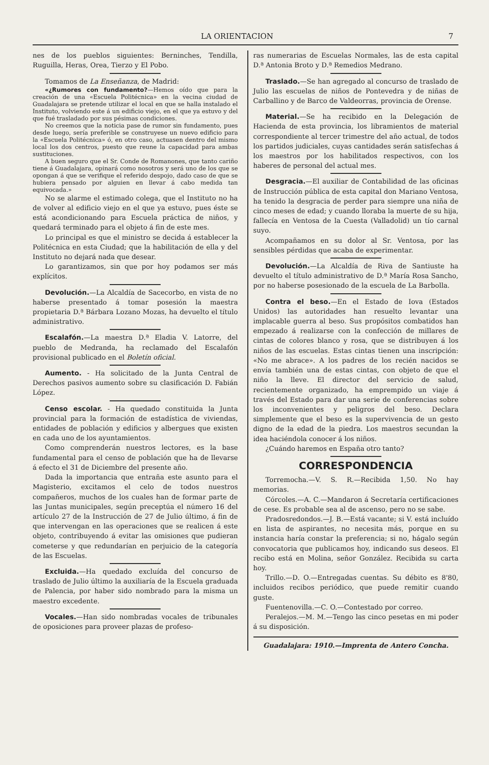LA ORIENTACION 7
nes de los pueblos siguientes: Berninches, Tendilla, Ruguilla, Heras, Orea, Tierzo y El Pobo.
Tomamos de La Enseñanza, de Madrid:
«¿Rumores con fundamento?—Hemos oído que para la creación de una «Escuela Politécnica» en la vecina ciudad de Guadalajara se pretende utilizar el local en que se halla instalado el Instituto, volviendo este á un edificio viejo, en el que ya estuvo y del que fué trasladado por sus pésimas condiciones.
No creemos que la noticia pase de rumor sin fundamento, pues desde luego, sería preferible se construyese un nuevo edificio para la «Escuela Politécnica» ó, en otro caso, actuasen dentro del mismo local los dos centros, puesto que reune la capacidad para ambas sustituciones.
A buen seguro que el Sr. Conde de Romanones, que tanto cariño tiene á Guadalajara, opinará como nosotros y será uno de los que se opongan á que se verifique el referido despojo, dado caso de que se hubiera pensado por alguien en llevar á cabo medida tan equivocada.»
No se alarme el estimado colega, que el Instituto no ha de volver al edificio viejo en el que ya estuvo, pues éste se está acondicionando para Escuela práctica de niños, y quedará terminado para el objeto á fin de este mes.
Lo principal es que el ministro se decida á establecer la Politécnica en esta Ciudad; que la habilitación de ella y del Instituto no dejará nada que desear.
Lo garantizamos, sin que por hoy podamos ser más explícitos.
Devolución.—La Alcaldía de Sacecorbo, en vista de no haberse presentado á tomar posesión la maestra propietaria D.ª Bárbara Lozano Mozas, ha devuelto el título administrativo.
Escalafón.—La maestra D.ª Eladia V. Latorre, del pueblo de Medranda, ha reclamado del Escalafón provisional publicado en el Boletín oficial.
Aumento. - Ha solicitado de la Junta Central de Derechos pasivos aumento sobre su clasificación D. Fabián López.
Censo escolar. - Ha quedado constituida la Junta provincial para la formación de estadística de viviendas, entidades de población y edificios y albergues que existen en cada uno de los ayuntamientos.
Como comprenderán nuestros lectores, es la base fundamental para el censo de población que ha de llevarse á efecto el 31 de Diciembre del presente año.
Dada la importancia que entraña este asunto para el Magisterio, excitamos el celo de todos nuestros compañeros, muchos de los cuales han de formar parte de las Juntas municipales, según preceptúa el número 16 del artículo 27 de la Instrucción de 27 de Julio último, á fin de que intervengan en las operaciones que se realicen á este objeto, contribuyendo á evitar las omisiones que pudieran cometerse y que redundarían en perjuicio de la categoría de las Escuelas.
Excluida.—Ha quedado excluída del concurso de traslado de Julio último la auxiliaría de la Escuela graduada de Palencia, por haber sido nombrado para la misma un maestro excedente.
Vocales.—Han sido nombradas vocales de tribunales de oposiciones para proveer plazas de profeso-
ras numerarias de Escuelas Normales, las de esta capital D.ª Antonia Broto y D.ª Remedios Medrano.
Traslado.—Se han agregado al concurso de traslado de Julio las escuelas de niños de Pontevedra y de niñas de Carballino y de Barco de Valdeorras, provincia de Orense.
Material.—Se ha recibido en la Delegación de Hacienda de esta provincia, los libramientos de material correspondiente al tercer trimestre del año actual, de todos los partidos judiciales, cuyas cantidades serán satisfechas á los maestros por los habilitados respectivos, con los haberes de personal del actual mes.
Desgracia.—El auxiliar de Contabilidad de las oficinas de Instrucción pública de esta capital don Mariano Ventosa, ha tenido la desgracia de perder para siempre una niña de cinco meses de edad; y cuando lloraba la muerte de su hija, fallecía en Ventosa de la Cuesta (Valladolid) un tío carnal suyo.
Acompañamos en su dolor al Sr. Ventosa, por las sensibles pérdidas que acaba de experimentar.
Devolución.—La Alcaldía de Riva de Santiuste ha devuelto el título administrativo de D.ª María Rosa Sancho, por no haberse posesionado de la escuela de La Barbolla.
Contra el beso.—En el Estado de Iova (Estados Unidos) las autoridades han resuelto levantar una implacable guerra al beso. Sus propósitos combatidos han empezado á realizarse con la confección de millares de cintas de colores blanco y rosa, que se distribuyen á los niños de las escuelas. Estas cintas tienen una inscripción: «No me abrace». A los padres de los recién nacidos se envía también una de estas cintas, con objeto de que el niño la lleve. El director del servicio de salud, recientemente organizado, ha emprempido un viaje á través del Estado para dar una serie de conferencias sobre los inconvenientes y peligros del beso. Declara simplemente que el beso es la supervivencia de un gesto digno de la edad de la piedra. Los maestros secundan la idea haciéndola conocer á los niños.
¿Cuándo haremos en España otro tanto?
CORRESPONDENCIA
Torremocha.—V. S. R.—Recibida 1,50. No hay memorias.
Córcoles.—A. C.—Mandaron á Secretaría certificaciones de cese. Es probable sea al de ascenso, pero no se sabe.
Pradosredondos.—J. B.—Está vacante; si V. está incluído en lista de aspirantes, no necesita más, porque en su instancia haría constar la preferencia; si no, hágalo según convocatoria que publicamos hoy, indicando sus deseos. El recibo está en Molina, señor González. Recibida su carta hoy.
Trillo.—D. O.—Entregadas cuentas. Su débito es 8'80, incluidos recibos periódico, que puede remitir cuando guste.
Fuentenovilla.—C. O.—Contestado por correo.
Peralejos.—M. M.—Tengo las cinco pesetas en mi poder á su disposición.
Guadalajara: 1910.—Imprenta de Antero Concha.